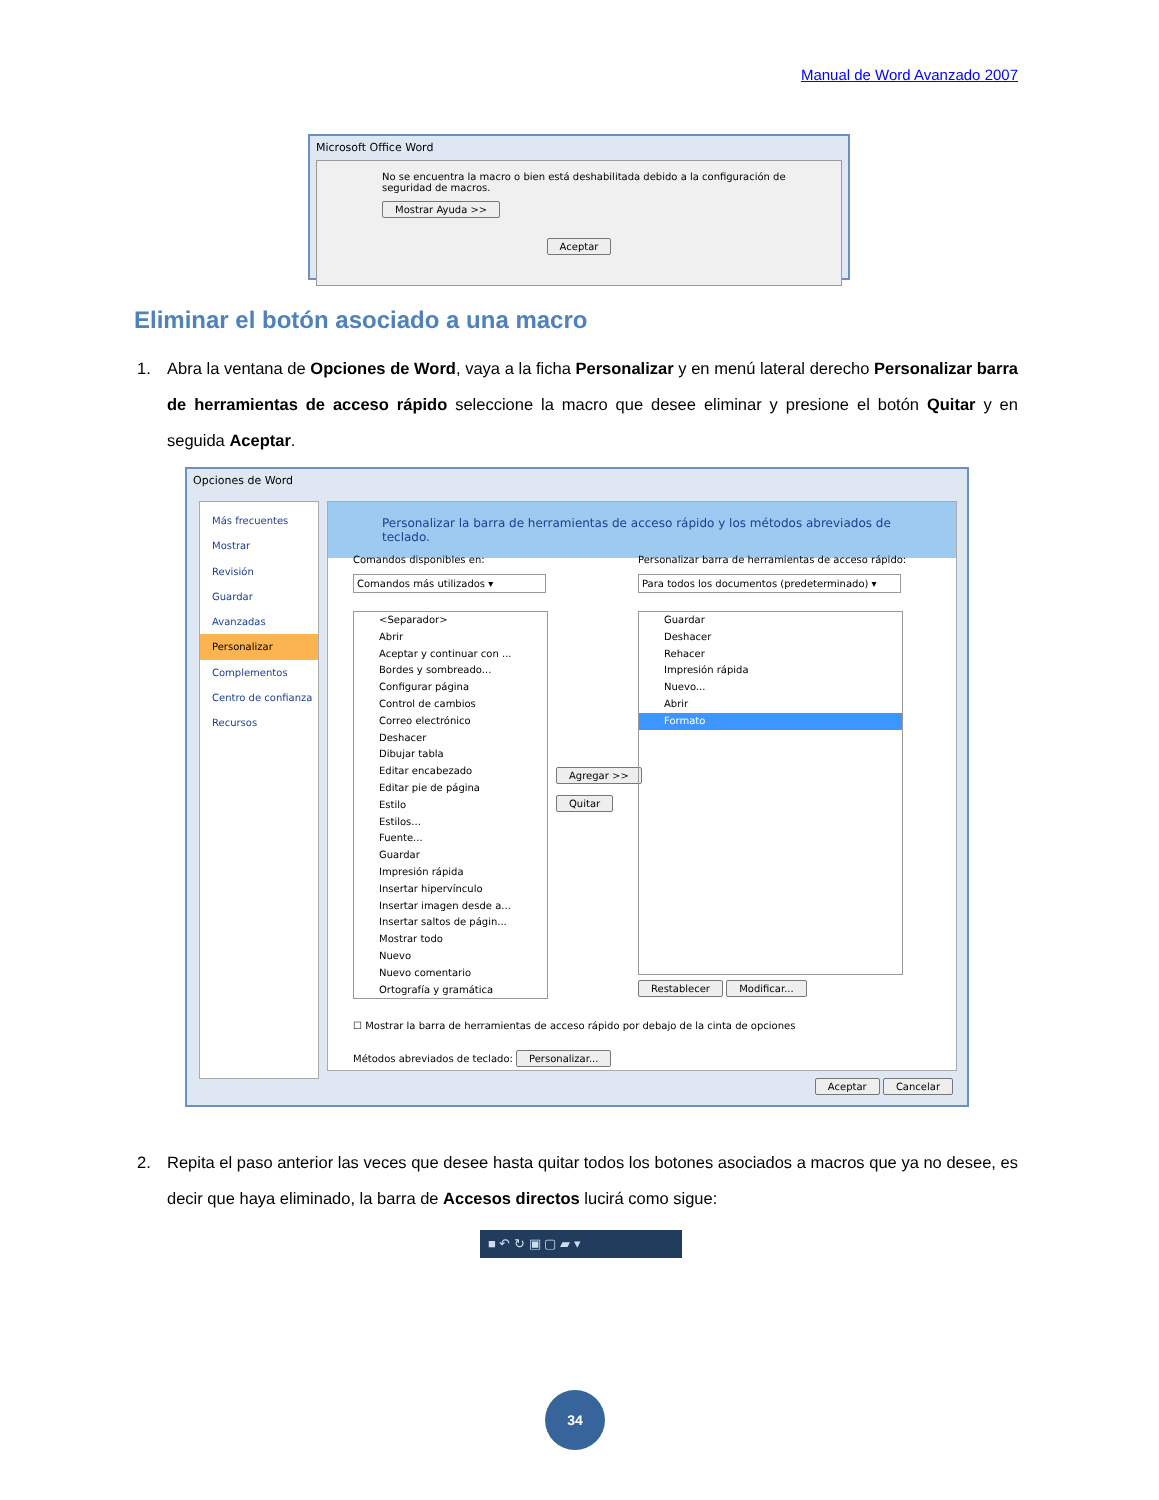Manual de Word Avanzado 2007
Microsoft Office Word
No se encuentra la macro o bien está deshabilitada debido a la configuración de seguridad de macros.
Mostrar Ayuda >>
Aceptar
Eliminar el botón asociado a una macro
1. Abra la ventana de Opciones de Word, vaya a la ficha Personalizar y en menú lateral derecho Personalizar barra de herramientas de acceso rápido seleccione la macro que desee eliminar y presione el botón Quitar y en seguida Aceptar.
Opciones de Word
Más frecuentes
Mostrar
Revisión
Guardar
Avanzadas
Personalizar
Complementos
Centro de confianza
Recursos
Personalizar la barra de herramientas de acceso rápido y los métodos abreviados de teclado.
Comandos disponibles en:
Comandos más utilizados ▾
Personalizar barra de herramientas de acceso rápido:
Para todos los documentos (predeterminado) ▾
<Separador>
Abrir
Aceptar y continuar con ...
Bordes y sombreado...
Configurar página
Control de cambios
Correo electrónico
Deshacer
Dibujar tabla
Editar encabezado
Editar pie de página
Estilo
Estilos...
Fuente...
Guardar
Impresión rápida
Insertar hipervínculo
Insertar imagen desde a...
Insertar saltos de págin...
Mostrar todo
Nuevo
Nuevo comentario
Ortografía y gramática
Agregar >>
Quitar
Guardar
Deshacer
Rehacer
Impresión rápida
Nuevo...
Abrir
Formato
Restablecer Modificar...
☐ Mostrar la barra de herramientas de acceso rápido por debajo de la cinta de opciones
Métodos abreviados de teclado: Personalizar...
Aceptar Cancelar
2. Repita el paso anterior las veces que desee hasta quitar todos los botones asociados a macros que ya no desee, es decir que haya eliminado, la barra de Accesos directos lucirá como sigue:
■ ↶ ↻ ▣ ▢ ▰ ▾
34